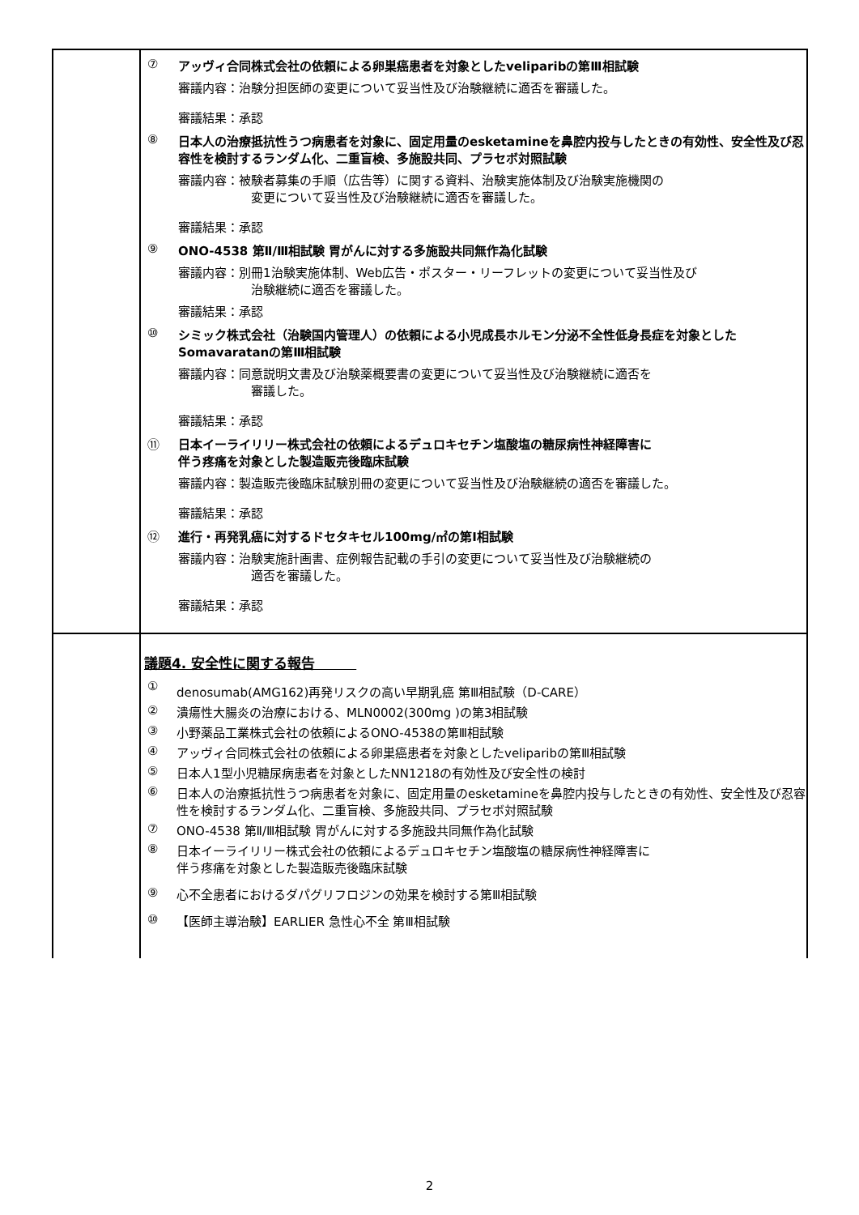| | ⑦ アッヴィ合同株式会社の依頼による卵巣癌患者を対象としたveliparibの第Ⅲ相試験 審議内容：治験分担医師の変更について妥当性及び治験継続に適否を審議した。 審議結果：承認 ⑧ 日本人の治療抵抗性うつ病患者を対象に、固定用量のesketamineを鼻腔内投与したときの有効性、安全性及び忍容性を検討するランダム化、二重盲検、多施設共同、プラセボ対照試験 審議内容：被験者募集の手順（広告等）に関する資料、治験実施体制及び治験実施機関の 変更について妥当性及び治験継続に適否を審議した。 審議結果：承認 ⑨ ONO-4538 第Ⅱ/Ⅲ相試験 胃がんに対する多施設共同無作為化試験 審議内容：別冊1治験実施体制、Web広告・ポスター・リーフレットの変更について妥当性及び 治験継続に適否を審議した。 審議結果：承認 ⑩ シミック株式会社（治験国内管理人）の依頼による小児成長ホルモン分泌不全性低身長症を対象としたSomavaratanの第Ⅲ相試験 審議内容：同意説明文書及び治験薬概要書の変更について妥当性及び治験継続に適否を 審議した。 審議結果：承認 ⑪ 日本イーライリリー株式会社の依頼によるデュロキセチン塩酸塩の糖尿病性神経障害に 伴う疼痛を対象とした製造販売後臨床試験 審議内容：製造販売後臨床試験別冊の変更について妥当性及び治験継続の適否を審議した。 審議結果：承認 ⑫ 進行・再発乳癌に対するドセタキセル100mg/㎡の第Ⅰ相試験 審議内容：治験実施計画書、症例報告記載の手引の変更について妥当性及び治験継続の 適否を審議した。 審議結果：承認 |
| | 議題4. 安全性に関する報告 ① denosumab(AMG162)再発リスクの高い早期乳癌 第Ⅲ相試験（D-CARE） ② 潰瘍性大腸炎の治療における、MLN0002(300mg )の第3相試験 ③ 小野薬品工業株式会社の依頼によるONO-4538の第Ⅲ相試験 ④ アッヴィ合同株式会社の依頼による卵巣癌患者を対象としたveliparibの第Ⅲ相試験 ⑤ 日本人1型小児糖尿病患者を対象としたNN1218の有効性及び安全性の検討 ⑥ 日本人の治療抵抗性うつ病患者を対象に、固定用量のesketamineを鼻腔内投与したときの有効性、安全性及び忍容性を検討するランダム化、二重盲検、多施設共同、プラセボ対照試験 ⑦ ONO-4538 第Ⅱ/Ⅲ相試験 胃がんに対する多施設共同無作為化試験 ⑧ 日本イーライリリー株式会社の依頼によるデュロキセチン塩酸塩の糖尿病性神経障害に 伴う疼痛を対象とした製造販売後臨床試験 ⑨ 心不全患者におけるダパグリフロジンの効果を検討する第Ⅲ相試験 ⑩ 【医師主導治験】EARLIER 急性心不全 第Ⅲ相試験 |
2